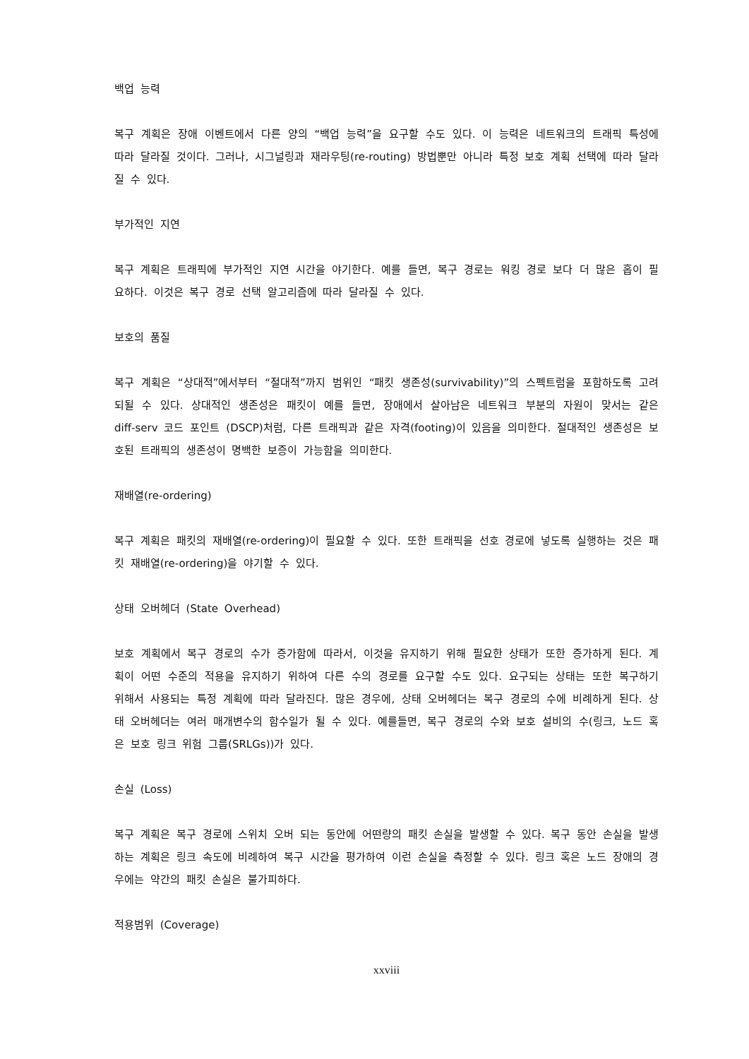백업 능력
복구 계획은 장애 이벤트에서 다른 양의 “백업 능력”을 요구할 수도 있다. 이 능력은 네트워크의 트래픽 특성에 따라 달라질 것이다. 그러나, 시그널링과 재라우팅(re-routing) 방법뿐만 아니라 특정 보호 계획 선택에 따라 달라질 수 있다.
부가적인 지연
복구 계획은 트래픽에 부가적인 지연 시간을 야기한다. 예를 들면, 복구 경로는 워킹 경로 보다 더 많은 홉이 필요하다. 이것은 복구 경로 선택 알고리즘에 따라 달라질 수 있다.
보호의 품질
복구 계획은 “상대적”에서부터 “절대적”까지 범위인 “패킷 생존성(survivability)”의 스펙트럼을 포함하도록 고려되될 수 있다. 상대적인 생존성은 패킷이 예를 들면, 장애에서 살아남은 네트워크 부분의 자원이 맞서는 같은 diff-serv 코드 포인트 (DSCP)처럼, 다른 트래픽과 같은 자격(footing)이 있음을 의미한다. 절대적인 생존성은 보호된 트래픽의 생존성이 명백한 보증이 가능함을 의미한다.
재배열(re-ordering)
복구 계획은 패킷의 재배열(re-ordering)이 필요할 수 있다. 또한 트래픽을 선호 경로에 넣도록 실행하는 것은 패킷 재배열(re-ordering)을 야기할 수 있다.
상태 오버헤더 (State Overhead)
보호 계획에서 복구 경로의 수가 증가함에 따라서, 이것을 유지하기 위해 필요한 상태가 또한 증가하게 된다. 계획이 어떤 수준의 적용을 유지하기 위하여 다른 수의 경로를 요구할 수도 있다. 요구되는 상태는 또한 복구하기 위해서 사용되는 특정 계획에 따라 달라진다. 많은 경우에, 상태 오버헤더는 복구 경로의 수에 비례하게 된다. 상태 오버헤더는 여러 매개변수의 함수일가 될 수 있다. 예를들면, 복구 경로의 수와 보호 설비의 수(링크, 노드 혹은 보호 링크 위험 그룹(SRLGs))가 있다.
손실 (Loss)
복구 계획은 복구 경로에 스위치 오버 되는 동안에 어떤량의 패킷 손실을 발생할 수 있다. 복구 동안 손실을 발생하는 계획은 링크 속도에 비례하여 복구 시간을 평가하여 이런 손실을 측정할 수 있다. 링크 혹은 노드 장애의 경우에는 약간의 패킷 손실은 불가피하다.
적용범위 (Coverage)
xxviii